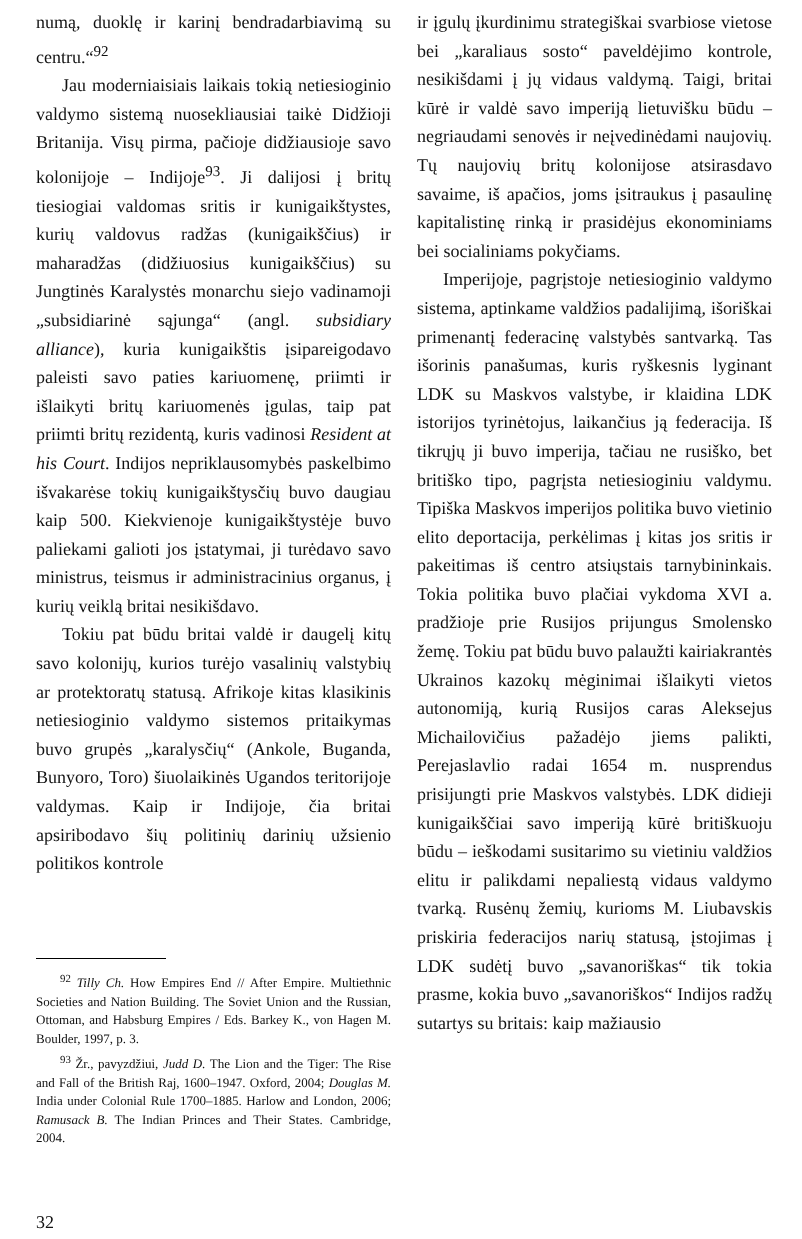numą, duoklę ir karinį bendradarbiavimą su centru.“<sup>92</sup>
Jau moderniaisiais laikais tokią netiesioginio valdymo sistemą nuosekliausiai taikė Didžioji Britanija. Visų pirma, pačioje didžiausioje savo kolonijoje – Indijoje<sup>93</sup>. Ji dalijosi į britų tiesiogiai valdomas sritis ir kunigaikštystes, kurių valdovus radžas (kunigaikščius) ir maharadžas (didžiuosius kunigaikščius) su Jungtinės Karalystės monarchu siejo vadinamoji „subsidiarinė sąjunga“ (angl. subsidiary alliance), kuria kunigaikštis įsipareigodavo paleisti savo paties kariuomenę, priimti ir išlaikyti britų kariuomenės įgulas, taip pat priimti britų rezidentą, kuris vadinosi Resident at his Court. Indijos nepriklausomybės paskelbimo išvakarėse tokių kunigaikštysčių buvo daugiau kaip 500. Kiekvienoje kunigaikštystėje buvo paliekami galioti jos įstatymai, ji turėdavo savo ministrus, teismus ir administracinius organus, į kurių veiklą britai nesikišdavo.
Tokiu pat būdu britai valdė ir daugelį kitų savo kolonijų, kurios turėjo vasalinių valstybių ar protektoratų statusą. Afrikoje kitas klasikinis netiesioginio valdymo sistemos pritaikymas buvo grupės „karalysčių“ (Ankole, Buganda, Bunyoro, Toro) šiuolaikinės Ugandos teritorijoje valdymas. Kaip ir Indijoje, čia britai apsiribodavo šių politinių darinių užsienio politikos kontrole
<sup>92</sup> Tilly Ch. How Empires End // After Empire. Multiethnic Societies and Nation Building. The Soviet Union and the Russian, Ottoman, and Habsburg Empires / Eds. Barkey K., von Hagen M. Boulder, 1997, p. 3.
<sup>93</sup> Žr., pavyzdžiui, Judd D. The Lion and the Tiger: The Rise and Fall of the British Raj, 1600–1947. Oxford, 2004; Douglas M. India under Colonial Rule 1700–1885. Harlow and London, 2006; Ramusack B. The Indian Princes and Their States. Cambridge, 2004.
32
ir įgulų įkurdinimu strategiškai svarbiose vietose bei „karaliaus sosto“ paveldėjimo kontrole, nesikišdami į jų vidaus valdymą. Taigi, britai kūrė ir valdė savo imperiją lietuvišku būdu – negriaudami senovės ir neįvedinėdami naujovių. Tų naujovių britų kolonijose atsirasdavo savaime, iš apačios, joms įsitraukus į pasaulinę kapitalistinę rinką ir prasidėjus ekonominiams bei socialiniams pokyčiams.
Imperijoje, pagrįstoje netiesioginio valdymo sistema, aptinkame valdžios padalijimą, išoriškai primenantį federacinę valstybės santvarką. Tas išorinis panašumas, kuris ryškesnis lyginant LDK su Maskvos valstybe, ir klaidina LDK istorijos tyrinėtojus, laikančius ją federacija. Iš tikrųjų ji buvo imperija, tačiau ne rusiško, bet britiško tipo, pagrįsta netiesioginiu valdymu. Tipiška Maskvos imperijos politika buvo vietinio elito deportacija, perkėlimas į kitas jos sritis ir pakeitimas iš centro atsiųstais tarnybininkais. Tokia politika buvo plačiai vykdoma XVI a. pradžioje prie Rusijos prijungus Smolensko žemę. Tokiu pat būdu buvo palaužti kairiakrantės Ukrainos kazokų mėginimai išlaikyti vietos autonomiją, kurią Rusijos caras Aleksejus Michailovičius pažadėjo jiems palikti, Perejaslavlio radai 1654 m. nusprendus prisijungti prie Maskvos valstybės. LDK didieji kunigaikščiai savo imperiją kūrė britiškuoju būdu – ieškodami susitarimo su vietiniu valdžios elitu ir palikdami nepaliestą vidaus valdymo tvarką. Rusėnų žemių, kurioms M. Liubavskis priskiria federacijos narių statusą, įstojimas į LDK sudėtį buvo „savanoriškas“ tik tokia prasme, kokia buvo „savanoriškos“ Indijos radžų sutartys su britais: kaip mažiausio